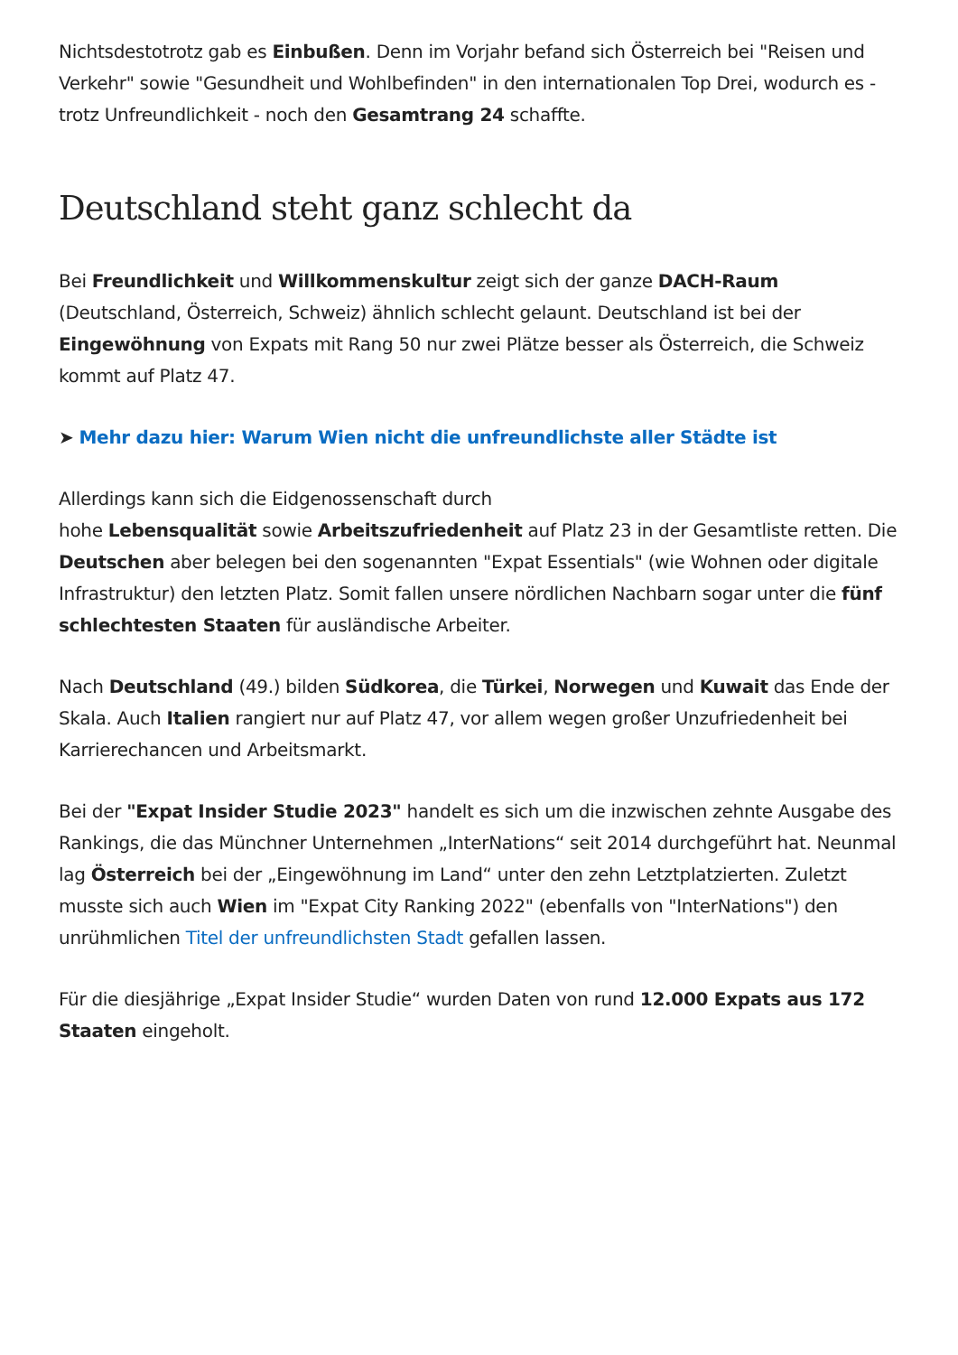Nichtsdestotrotz gab es Einbußen. Denn im Vorjahr befand sich Österreich bei "Reisen und Verkehr" sowie "Gesundheit und Wohlbefinden" in den internationalen Top Drei, wodurch es - trotz Unfreundlichkeit - noch den Gesamtrang 24 schaffte.
Deutschland steht ganz schlecht da
Bei Freundlichkeit und Willkommenskultur zeigt sich der ganze DACH-Raum (Deutschland, Österreich, Schweiz) ähnlich schlecht gelaunt. Deutschland ist bei der Eingewöhnung von Expats mit Rang 50 nur zwei Plätze besser als Österreich, die Schweiz kommt auf Platz 47.
➤ Mehr dazu hier: Warum Wien nicht die unfreundlichste aller Städte ist
Allerdings kann sich die Eidgenossenschaft durch
hohe Lebensqualität sowie Arbeitszufriedenheit auf Platz 23 in der Gesamtliste retten. Die Deutschen aber belegen bei den sogenannten "Expat Essentials" (wie Wohnen oder digitale Infrastruktur) den letzten Platz. Somit fallen unsere nördlichen Nachbarn sogar unter die fünf schlechtesten Staaten für ausländische Arbeiter.
Nach Deutschland (49.) bilden Südkorea, die Türkei, Norwegen und Kuwait das Ende der Skala. Auch Italien rangiert nur auf Platz 47, vor allem wegen großer Unzufriedenheit bei Karrierechancen und Arbeitsmarkt.
Bei der "Expat Insider Studie 2023" handelt es sich um die inzwischen zehnte Ausgabe des Rankings, die das Münchner Unternehmen „InterNations“ seit 2014 durchgeführt hat. Neunmal lag Österreich bei der „Eingewöhnung im Land“ unter den zehn Letztplatzierten. Zuletzt musste sich auch Wien im "Expat City Ranking 2022" (ebenfalls von "InterNations") den unrühmlichen Titel der unfreundlichsten Stadt gefallen lassen.
Für die diesjährige „Expat Insider Studie“ wurden Daten von rund 12.000 Expats aus 172 Staaten eingeholt.